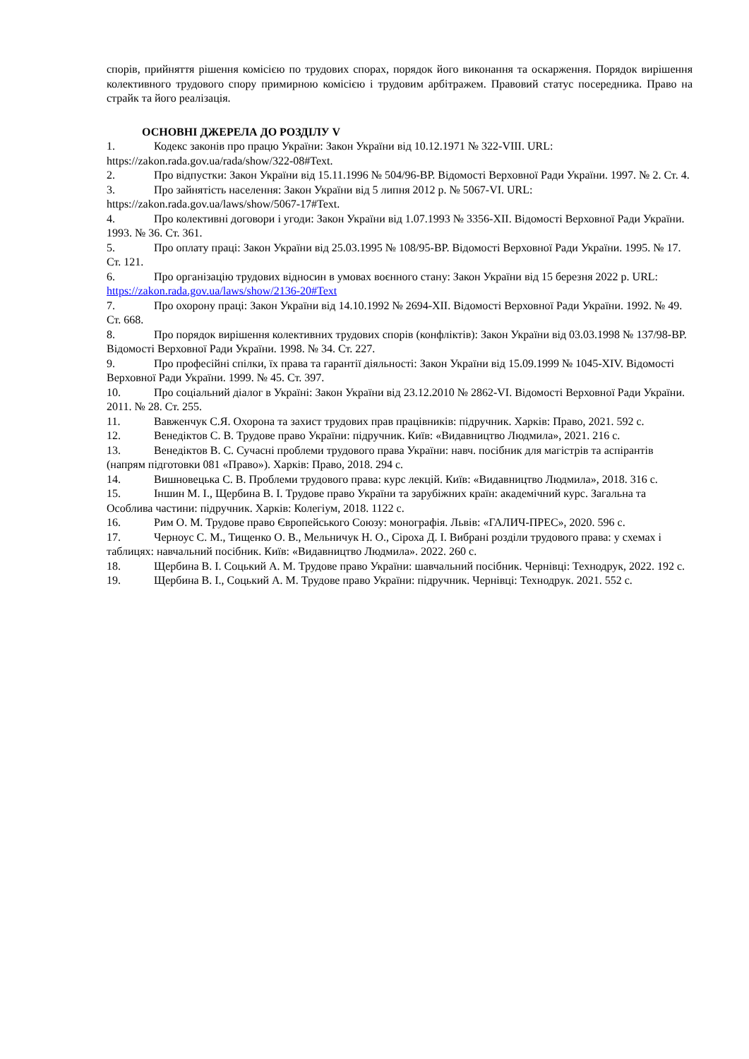спорів, прийняття рішення комісією по трудових спорах, порядок його виконання та оскарження. Порядок вирішення колективного трудового спору примирною комісією і трудовим арбітражем. Правовий статус посередника. Право на страйк та його реалізація.
ОСНОВНІ ДЖЕРЕЛА ДО РОЗДІЛУ V
1. Кодекс законів про працю України: Закон України від 10.12.1971 № 322-VIII. URL: https://zakon.rada.gov.ua/rada/show/322-08#Text.
2. Про відпустки: Закон України від 15.11.1996 № 504/96-ВР. Відомості Верховної Ради України. 1997. № 2. Ст. 4.
3. Про зайнятість населення: Закон України від 5 липня 2012 р. № 5067-VI. URL: https://zakon.rada.gov.ua/laws/show/5067-17#Text.
4. Про колективні договори і угоди: Закон України від 1.07.1993 № 3356-XII. Відомості Верховної Ради України. 1993. № 36. Ст. 361.
5. Про оплату праці: Закон України від 25.03.1995 № 108/95-ВР. Відомості Верховної Ради України. 1995. № 17. Ст. 121.
6. Про організацію трудових відносин в умовах воєнного стану: Закон України від 15 березня 2022 р. URL: https://zakon.rada.gov.ua/laws/show/2136-20#Text
7. Про охорону праці: Закон України від 14.10.1992 № 2694-XII. Відомості Верховної Ради України. 1992. № 49. Ст. 668.
8. Про порядок вирішення колективних трудових спорів (конфліктів): Закон України від 03.03.1998 № 137/98-ВР. Відомості Верховної Ради України. 1998. № 34. Ст. 227.
9. Про професійні спілки, їх права та гарантії діяльності: Закон України від 15.09.1999 № 1045-XIV. Відомості Верховної Ради України. 1999. № 45. Ст. 397.
10. Про соціальний діалог в Україні: Закон України від 23.12.2010 № 2862-VI. Відомості Верховної Ради України. 2011. № 28. Ст. 255.
11. Вавженчук С.Я. Охорона та захист трудових прав працівників: підручник. Харків: Право, 2021. 592 с.
12. Венедіктов С. В. Трудове право України: підручник. Київ: «Видавництво Людмила», 2021. 216 с.
13. Венедіктов В. С. Сучасні проблеми трудового права України: навч. посібник для магістрів та аспірантів (напрям підготовки 081 «Право»). Харків: Право, 2018. 294 с.
14. Вишновецька С. В. Проблеми трудового права: курс лекцій. Київ: «Видавництво Людмила», 2018. 316 с.
15. Іншин М. І., Щербина В. І. Трудове право України та зарубіжних країн: академічний курс. Загальна та Особлива частини: підручник. Харків: Колегіум, 2018. 1122 с.
16. Рим О. М. Трудове право Європейського Союзу: монографія. Львів: «ГАЛИЧ-ПРЕС», 2020. 596 с.
17. Черноус С. М., Тищенко О. В., Мельничук Н. О., Сіроха Д. І. Вибрані розділи трудового права: у схемах і таблицях: навчальний посібник. Київ: «Видавництво Людмила». 2022. 260 с.
18. Щербина В. І. Соцький А. М. Трудове право України: шавчальний посібник. Чернівці: Технодрук, 2022. 192 с.
19. Щербина В. І., Соцький А. М. Трудове право України: підручник. Чернівці: Технодрук. 2021. 552 с.